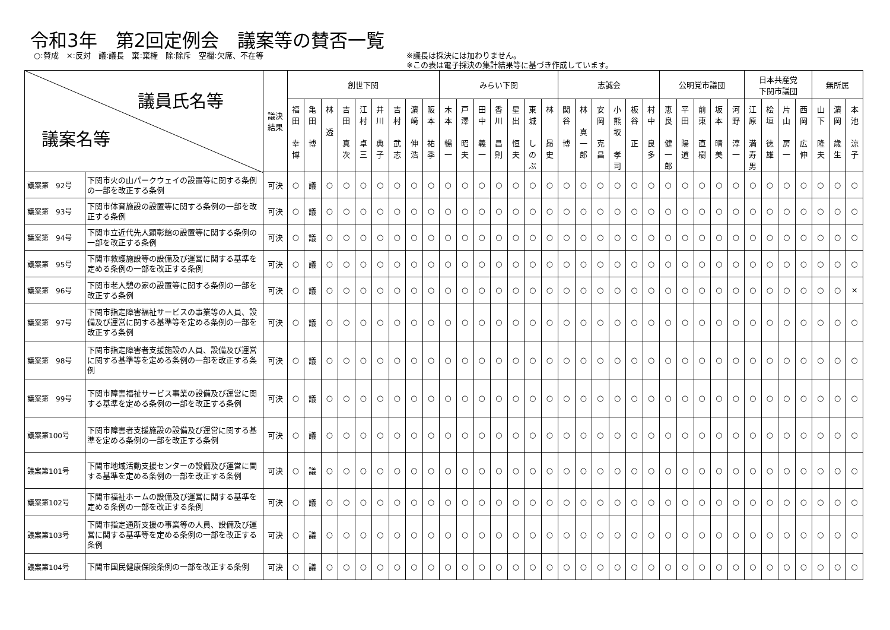令和3年　第2回定例会　議案等の賛否一覧
○:賛成　×:反対　議:議長　棄:棄権　除:除斥　空欄:欠席、不在等 ※議長は採決には加わりません。
※この表は電子採決の集計結果等に基づき作成しています。
| 議員氏名等 議案名等 | | 議決 結果 | 創世下関 | | | | | | | | | みらい下関 | | | | | | | 志誠会 | | | | | | 公明党市議団 | | | | | 日本共産党 下関市議団 | | | | 無所属 | | |
| | | | 福 田 幸 博 | 亀 田 博 | 林 透 | 吉 田 真 次 | 江 村 卓 三 | 井 川 典 子 | 吉 村 武 志 | 濵 﨑 伸 浩 | 阪 本 祐 季 | 木 本 暢 一 | 戸 澤 昭 夫 | 田 中 義 一 | 香 川 昌 則 | 星 出 恒 夫 | 東 城 し の ぶ | 林 昂 史 | 関 谷 博 | 林 真 一 郎 | 安 岡 克 昌 | 小 熊 坂 孝 司 | 板 谷 正 | 村 中 良 多 | 恵 良 健 一 郎 | 平 田 陽 道 | 前 東 直 樹 | 坂 本 晴 美 | 河 野 淳 一 | 江 原 満 寿 男 | 桧 垣 徳 雄 | 片 山 房 一 | 西 岡 広 伸 | 山 下 隆 夫 | 濵 岡 歳 生 | 本 池 涼 子 |
| 議案第 92号 | 下関市火の山パークウェイの設置等に関する条例の一部を改正する条例 | 可決 | ○ | 議 | ○ | ○ | ○ | ○ | ○ | ○ | ○ | ○ | ○ | ○ | ○ | ○ | ○ | ○ | ○ | ○ | ○ | ○ | ○ | ○ | ○ | ○ | ○ | ○ | ○ | ○ | ○ | ○ | ○ | ○ | ○ | ○ |
| 議案第 93号 | 下関市体育施設の設置等に関する条例の一部を改正する条例 | 可決 | ○ | 議 | ○ | ○ | ○ | ○ | ○ | ○ | ○ | ○ | ○ | ○ | ○ | ○ | ○ | ○ | ○ | ○ | ○ | ○ | ○ | ○ | ○ | ○ | ○ | ○ | ○ | ○ | ○ | ○ | ○ | ○ | ○ | ○ |
| 議案第 94号 | 下関市立近代先人顕彰館の設置等に関する条例の一部を改正する条例 | 可決 | ○ | 議 | ○ | ○ | ○ | ○ | ○ | ○ | ○ | ○ | ○ | ○ | ○ | ○ | ○ | ○ | ○ | ○ | ○ | ○ | ○ | ○ | ○ | ○ | ○ | ○ | ○ | ○ | ○ | ○ | ○ | ○ | ○ | ○ |
| 議案第 95号 | 下関市救護施設等の設備及び運営に関する基準を定める条例の一部を改正する条例 | 可決 | ○ | 議 | ○ | ○ | ○ | ○ | ○ | ○ | ○ | ○ | ○ | ○ | ○ | ○ | ○ | ○ | ○ | ○ | ○ | ○ | ○ | ○ | ○ | ○ | ○ | ○ | ○ | ○ | ○ | ○ | ○ | ○ | ○ | ○ |
| 議案第 96号 | 下関市老人憩の家の設置等に関する条例の一部を改正する条例 | 可決 | ○ | 議 | ○ | ○ | ○ | ○ | ○ | ○ | ○ | ○ | ○ | ○ | ○ | ○ | ○ | ○ | ○ | ○ | ○ | ○ | ○ | ○ | ○ | ○ | ○ | ○ | ○ | ○ | ○ | ○ | ○ | ○ | ○ | × |
| 議案第 97号 | 下関市指定障害福祉サービスの事業等の人員、設備及び運営に関する基準等を定める条例の一部を改正する条例 | 可決 | ○ | 議 | ○ | ○ | ○ | ○ | ○ | ○ | ○ | ○ | ○ | ○ | ○ | ○ | ○ | ○ | ○ | ○ | ○ | ○ | ○ | ○ | ○ | ○ | ○ | ○ | ○ | ○ | ○ | ○ | ○ | ○ | ○ | ○ |
| 議案第 98号 | 下関市指定障害者支援施設の人員、設備及び運営に関する基準等を定める条例の一部を改正する条例 | 可決 | ○ | 議 | ○ | ○ | ○ | ○ | ○ | ○ | ○ | ○ | ○ | ○ | ○ | ○ | ○ | ○ | ○ | ○ | ○ | ○ | ○ | ○ | ○ | ○ | ○ | ○ | ○ | ○ | ○ | ○ | ○ | ○ | ○ | ○ |
| 議案第 99号 | 下関市障害福祉サービス事業の設備及び運営に関する基準を定める条例の一部を改正する条例 | 可決 | ○ | 議 | ○ | ○ | ○ | ○ | ○ | ○ | ○ | ○ | ○ | ○ | ○ | ○ | ○ | ○ | ○ | ○ | ○ | ○ | ○ | ○ | ○ | ○ | ○ | ○ | ○ | ○ | ○ | ○ | ○ | ○ | ○ | ○ |
| 議案第100号 | 下関市障害者支援施設の設備及び運営に関する基準を定める条例の一部を改正する条例 | 可決 | ○ | 議 | ○ | ○ | ○ | ○ | ○ | ○ | ○ | ○ | ○ | ○ | ○ | ○ | ○ | ○ | ○ | ○ | ○ | ○ | ○ | ○ | ○ | ○ | ○ | ○ | ○ | ○ | ○ | ○ | ○ | ○ | ○ | ○ |
| 議案第101号 | 下関市地域活動支援センターの設備及び運営に関する基準を定める条例の一部を改正する条例 | 可決 | ○ | 議 | ○ | ○ | ○ | ○ | ○ | ○ | ○ | ○ | ○ | ○ | ○ | ○ | ○ | ○ | ○ | ○ | ○ | ○ | ○ | ○ | ○ | ○ | ○ | ○ | ○ | ○ | ○ | ○ | ○ | ○ | ○ | ○ |
| 議案第102号 | 下関市福祉ホームの設備及び運営に関する基準を定める条例の一部を改正する条例 | 可決 | ○ | 議 | ○ | ○ | ○ | ○ | ○ | ○ | ○ | ○ | ○ | ○ | ○ | ○ | ○ | ○ | ○ | ○ | ○ | ○ | ○ | ○ | ○ | ○ | ○ | ○ | ○ | ○ | ○ | ○ | ○ | ○ | ○ | ○ |
| 議案第103号 | 下関市指定通所支援の事業等の人員、設備及び運営に関する基準等を定める条例の一部を改正する条例 | 可決 | ○ | 議 | ○ | ○ | ○ | ○ | ○ | ○ | ○ | ○ | ○ | ○ | ○ | ○ | ○ | ○ | ○ | ○ | ○ | ○ | ○ | ○ | ○ | ○ | ○ | ○ | ○ | ○ | ○ | ○ | ○ | ○ | ○ | ○ |
| 議案第104号 | 下関市国民健康保険条例の一部を改正する条例 | 可決 | ○ | 議 | ○ | ○ | ○ | ○ | ○ | ○ | ○ | ○ | ○ | ○ | ○ | ○ | ○ | ○ | ○ | ○ | ○ | ○ | ○ | ○ | ○ | ○ | ○ | ○ | ○ | ○ | ○ | ○ | ○ | ○ | ○ | ○ |